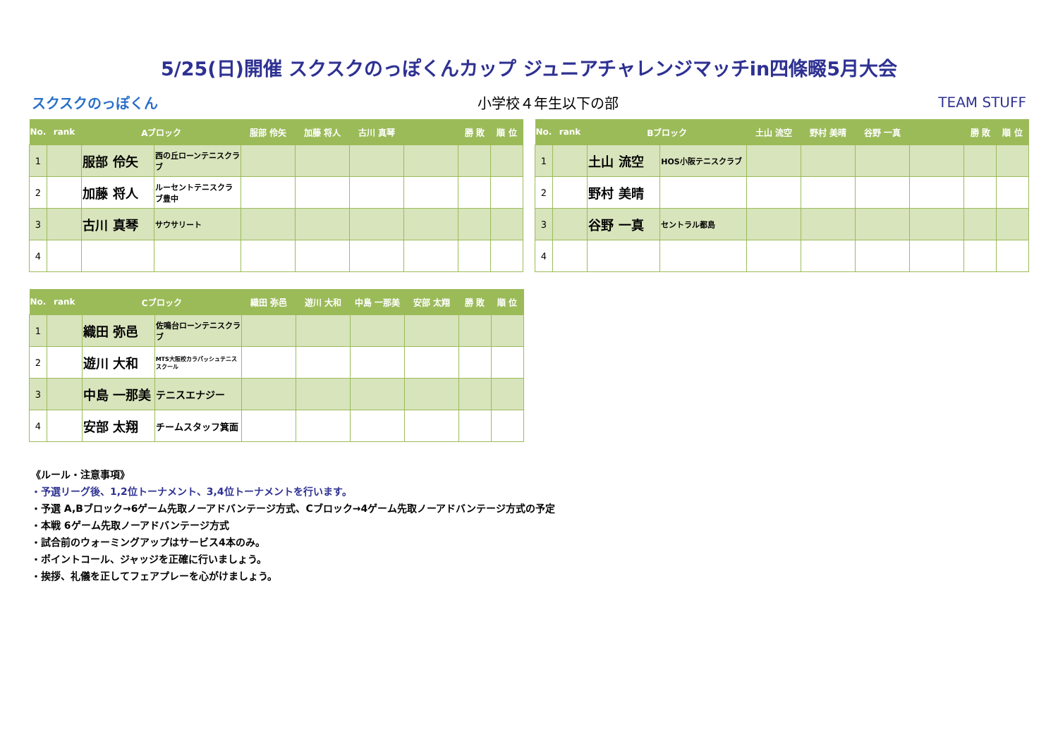5/25(日)開催 スクスクのっぽくんカップ ジュニアチャレンジマッチin四條畷5月大会
スクスクのっぽくん 小学校４年生以下の部 TEAM STUFF
| No. | rank | Aブロック | | 服部 伶矢 | 加藤 将人 | 古川 真琴 | | 勝 敗 | 順 位 |
| --- | --- | --- | --- | --- | --- | --- | --- | --- | --- |
| 1 | | 服部 伶矢 | 西の丘ローンテニスクラブ | | | | | | |
| 2 | | 加藤 将人 | ルーセントテニスクラブ豊中 | | | | | | |
| 3 | | 古川 真琴 | サウサリート | | | | | | |
| 4 | | | | | | | | | |
| No. | rank | Bブロック | | 土山 流空 | 野村 美晴 | 谷野 一真 | | 勝 敗 | 順 位 |
| --- | --- | --- | --- | --- | --- | --- | --- | --- | --- |
| 1 | | 土山 流空 | HOS小阪テニスクラブ | | | | | | |
| 2 | | 野村 美晴 | | | | | | | |
| 3 | | 谷野 一真 | セントラル都島 | | | | | | |
| 4 | | | | | | | | | |
| No. | rank | Cブロック | | 織田 弥邑 | 遊川 大和 | 中島 一那美 | 安部 太翔 | 勝 敗 | 順 位 |
| --- | --- | --- | --- | --- | --- | --- | --- | --- | --- |
| 1 | | 織田 弥邑 | 佐鳴台ローンテニスクラブ | | | | | | |
| 2 | | 遊川 大和 | MTS大阪校カラパッシュテニススクール | | | | | | |
| 3 | | 中島 一那美 | テニスエナジー | | | | | | |
| 4 | | 安部 太翔 | チームスタッフ箕面 | | | | | | |
《ルール・注意事項》
・予選リーグ後、1,2位トーナメント、3,4位トーナメントを行います。
・予選 A,Bブロック→6ゲーム先取ノーアドバンテージ方式、Cブロック→4ゲーム先取ノーアドバンテージ方式の予定
・本戦 6ゲーム先取ノーアドバンテージ方式
・試合前のウォーミングアップはサービス4本のみ。
・ポイントコール、ジャッジを正確に行いましょう。
・挨拶、礼儀を正してフェアプレーを心がけましょう。